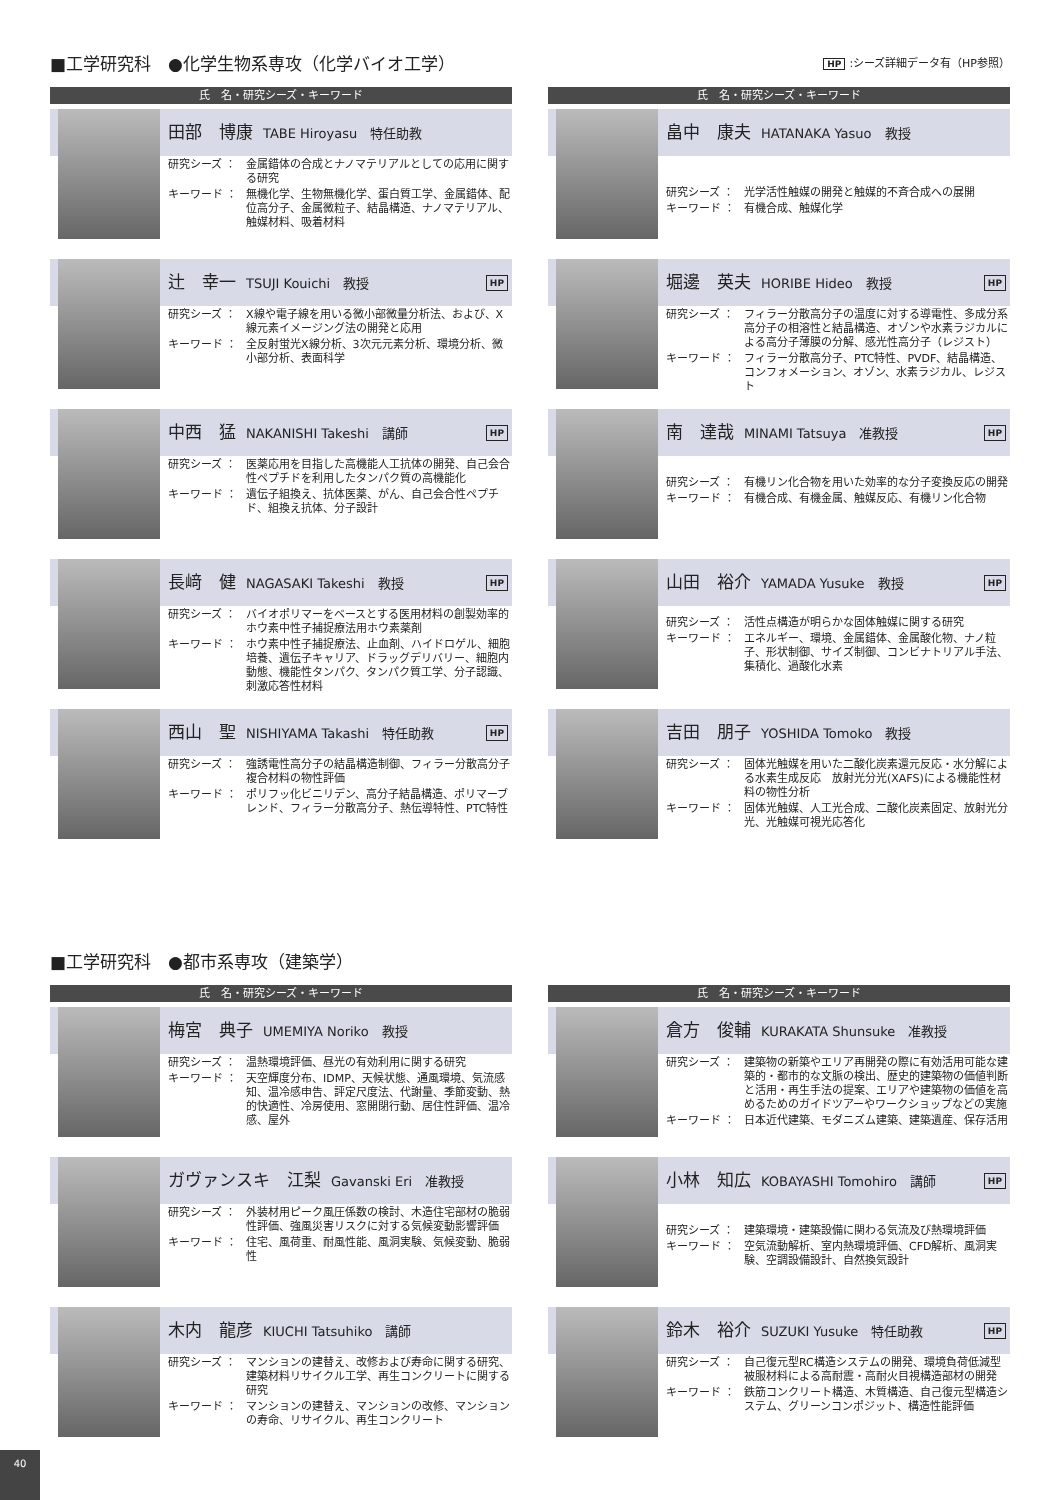■工学研究科　●化学生物系専攻（化学バイオ工学）
HP:シーズ詳細データ有（HP参照）
氏　名・研究シーズ・キーワード
田部　博康 TABE Hiroyasu　特任助教
研究シーズ ： 金属錯体の合成とナノマテリアルとしての応用に関する研究
キーワード ： 無機化学、生物無機化学、蛋白質工学、金属錯体、配位高分子、金属微粒子、結晶構造、ナノマテリアル、触媒材料、吸着材料
辻　幸一 TSUJI Kouichi　教授 HP
研究シーズ ： X線や電子線を用いる微小部微量分析法、および、X線元素イメージング法の開発と応用
キーワード ： 全反射蛍光X線分析、3次元元素分析、環境分析、微小部分析、表面科学
中西　猛 NAKANISHI Takeshi　講師 HP
研究シーズ ： 医薬応用を目指した高機能人工抗体の開発、自己会合性ペプチドを利用したタンパク質の高機能化
キーワード ： 遺伝子組換え、抗体医薬、がん、自己会合性ペプチド、組換え抗体、分子設計
長﨑　健 NAGASAKI Takeshi　教授 HP
研究シーズ ： バイオポリマーをベースとする医用材料の創製効率的ホウ素中性子捕捉療法用ホウ素薬剤
キーワード ： ホウ素中性子捕捉療法、止血剤、ハイドロゲル、細胞培養、遺伝子キャリア、ドラッグデリバリー、細胞内動態、機能性タンパク、タンパク質工学、分子認識、刺激応答性材料
西山　聖 NISHIYAMA Takashi　特任助教 HP
研究シーズ ： 強誘電性高分子の結晶構造制御、フィラー分散高分子複合材料の物性評価
キーワード ： ポリフッ化ビニリデン、高分子結晶構造、ポリマーブレンド、フィラー分散高分子、熱伝導特性、PTC特性
氏　名・研究シーズ・キーワード
畠中　康夫 HATANAKA Yasuo　教授
研究シーズ ： 光学活性触媒の開発と触媒的不斉合成への展開
キーワード ： 有機合成、触媒化学
堀邊　英夫 HORIBE Hideo　教授 HP
研究シーズ ： フィラー分散高分子の温度に対する導電性、多成分系高分子の相溶性と結晶構造、オゾンや水素ラジカルによる高分子薄膜の分解、感光性高分子（レジスト）
キーワード ： フィラー分散高分子、PTC特性、PVDF、結晶構造、コンフォメーション、オゾン、水素ラジカル、レジスト
南　達哉 MINAMI Tatsuya　准教授 HP
研究シーズ ： 有機リン化合物を用いた効率的な分子変換反応の開発
キーワード ： 有機合成、有機金属、触媒反応、有機リン化合物
山田　裕介 YAMADA Yusuke　教授 HP
研究シーズ ： 活性点構造が明らかな固体触媒に関する研究
キーワード ： エネルギー、環境、金属錯体、金属酸化物、ナノ粒子、形状制御、サイズ制御、コンビナトリアル手法、集積化、過酸化水素
吉田　朋子 YOSHIDA Tomoko　教授
研究シーズ ： 固体光触媒を用いた二酸化炭素還元反応・水分解による水素生成反応　放射光分光(XAFS)による機能性材料の物性分析
キーワード ： 固体光触媒、人工光合成、二酸化炭素固定、放射光分光、光触媒可視光応答化
■工学研究科　●都市系専攻（建築学）
氏　名・研究シーズ・キーワード
梅宮　典子 UMEMIYA Noriko　教授
研究シーズ ： 温熱環境評価、昼光の有効利用に関する研究
キーワード ： 天空輝度分布、IDMP、天候状態、通風環境、気流感知、温冷感申告、評定尺度法、代謝量、季節変動、熱的快適性、冷房使用、窓開閉行動、居住性評価、温冷感、屋外
ガヴァンスキ　江梨 Gavanski Eri　准教授
研究シーズ ： 外装材用ピーク風圧係数の検討、木造住宅部材の脆弱性評価、強風災害リスクに対する気候変動影響評価
キーワード ： 住宅、風荷重、耐風性能、風洞実験、気候変動、脆弱性
木内　龍彦 KIUCHI Tatsuhiko　講師
研究シーズ ： マンションの建替え、改修および寿命に関する研究、建築材料リサイクル工学、再生コンクリートに関する研究
キーワード ： マンションの建替え、マンションの改修、マンションの寿命、リサイクル、再生コンクリート
氏　名・研究シーズ・キーワード
倉方　俊輔 KURAKATA Shunsuke　准教授
研究シーズ ： 建築物の新築やエリア再開発の際に有効活用可能な建築的・都市的な文脈の検出、歴史的建築物の価値判断と活用・再生手法の提案、エリアや建築物の価値を高めるためのガイドツアーやワークショップなどの実施
キーワード ： 日本近代建築、モダニズム建築、建築遺産、保存活用
小林　知広 KOBAYASHI Tomohiro　講師 HP
研究シーズ ： 建築環境・建築設備に関わる気流及び熱環境評価
キーワード ： 空気流動解析、室内熱環境評価、CFD解析、風洞実験、空調設備設計、自然換気設計
鈴木　裕介 SUZUKI Yusuke　特任助教 HP
研究シーズ ： 自己復元型RC構造システムの開発、環境負荷低減型被服材料による高耐震・高耐火目視構造部材の開発
キーワード ： 鉄筋コンクリート構造、木質構造、自己復元型構造システム、グリーンコンポジット、構造性能評価
40